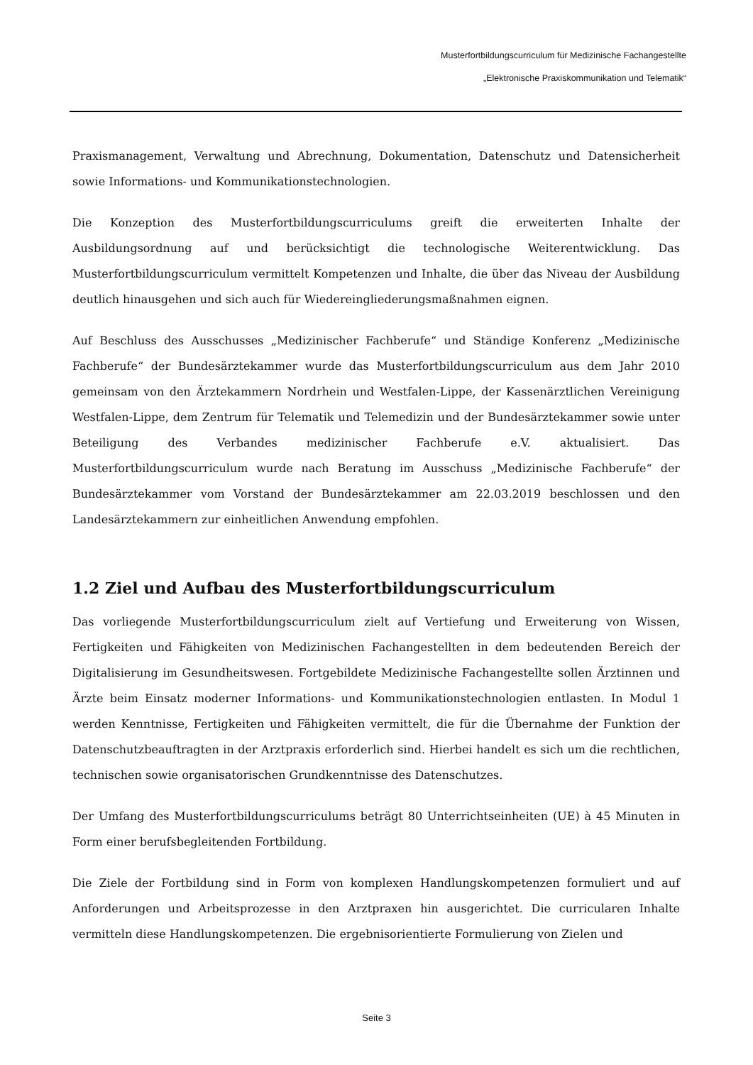Musterfortbildungscurriculum für Medizinische Fachangestellte
„Elektronische Praxiskommunikation und Telematik“
Praxismanagement, Verwaltung und Abrechnung, Dokumentation, Datenschutz und Datensicherheit sowie Informations- und Kommunikationstechnologien.
Die Konzeption des Musterfortbildungscurriculums greift die erweiterten Inhalte der Ausbildungsordnung auf und berücksichtigt die technologische Weiterentwicklung. Das Musterfortbildungscurriculum vermittelt Kompetenzen und Inhalte, die über das Niveau der Ausbildung deutlich hinausgehen und sich auch für Wiedereingliederungsmaßnahmen eignen.
Auf Beschluss des Ausschusses „Medizinischer Fachberufe“ und Ständige Konferenz „Medizinische Fachberufe“ der Bundesärztekammer wurde das Musterfortbildungscurriculum aus dem Jahr 2010 gemeinsam von den Ärztekammern Nordrhein und Westfalen-Lippe, der Kassenärztlichen Vereinigung Westfalen-Lippe, dem Zentrum für Telematik und Telemedizin und der Bundesärztekammer sowie unter Beteiligung des Verbandes medizinischer Fachberufe e.V. aktualisiert. Das Musterfortbildungscurriculum wurde nach Beratung im Ausschuss „Medizinische Fachberufe“ der Bundesärztekammer vom Vorstand der Bundesärztekammer am 22.03.2019 beschlossen und den Landesärztekammern zur einheitlichen Anwendung empfohlen.
1.2 Ziel und Aufbau des Musterfortbildungscurriculum
Das vorliegende Musterfortbildungscurriculum zielt auf Vertiefung und Erweiterung von Wissen, Fertigkeiten und Fähigkeiten von Medizinischen Fachangestellten in dem bedeutenden Bereich der Digitalisierung im Gesundheitswesen. Fortgebildete Medizinische Fachangestellte sollen Ärztinnen und Ärzte beim Einsatz moderner Informations- und Kommunikationstechnologien entlasten. In Modul 1 werden Kenntnisse, Fertigkeiten und Fähigkeiten vermittelt, die für die Übernahme der Funktion der Datenschutzbeauftragten in der Arztpraxis erforderlich sind. Hierbei handelt es sich um die rechtlichen, technischen sowie organisatorischen Grundkenntnisse des Datenschutzes.
Der Umfang des Musterfortbildungscurriculums beträgt 80 Unterrichtseinheiten (UE) à 45 Minuten in Form einer berufsbegleitenden Fortbildung.
Die Ziele der Fortbildung sind in Form von komplexen Handlungskompetenzen formuliert und auf Anforderungen und Arbeitsprozesse in den Arztpraxen hin ausgerichtet. Die curricularen Inhalte vermitteln diese Handlungskompetenzen. Die ergebnisorientierte Formulierung von Zielen und
Seite 3